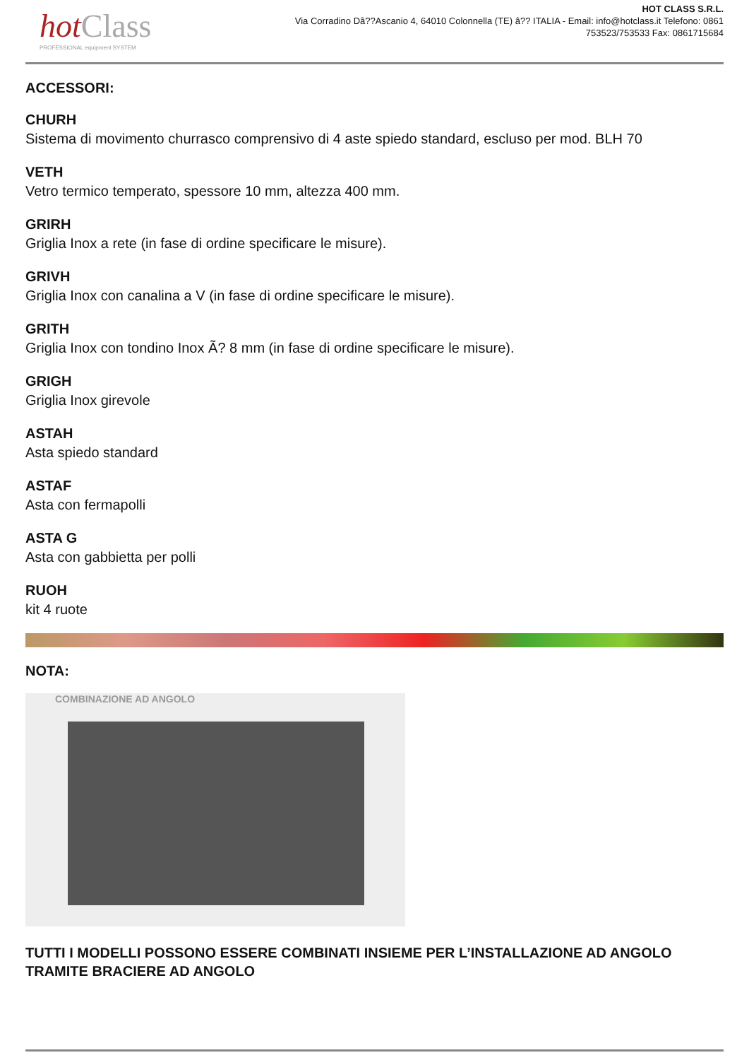hotClass
PROFESSIONAL equipment SYSTEM
HOT CLASS S.R.L.
Via Corradino Dâ??Ascanio 4, 64010 Colonnella (TE) â?? ITALIA - Email: info@hotclass.it Telefono: 0861 753523/753533 Fax: 0861715684
ACCESSORI:
CHURH
Sistema di movimento churrasco comprensivo di 4 aste spiedo standard, escluso per mod. BLH 70
VETH
Vetro termico temperato, spessore 10 mm, altezza 400 mm.
GRIRH
Griglia Inox a rete (in fase di ordine specificare le misure).
GRIVH
Griglia Inox con canalina a V (in fase di ordine specificare le misure).
GRITH
Griglia Inox con tondino Inox Ã? 8 mm (in fase di ordine specificare le misure).
GRIGH
Griglia Inox girevole
ASTAH
Asta spiedo standard
ASTAF
Asta con fermapolli
ASTA G
Asta con gabbietta per polli
RUOH
kit 4 ruote
NOTA:
COMBINAZIONE AD ANGOLO
TUTTI I MODELLI POSSONO ESSERE COMBINATI INSIEME PER L’INSTALLAZIONE AD ANGOLO TRAMITE BRACIERE AD ANGOLO